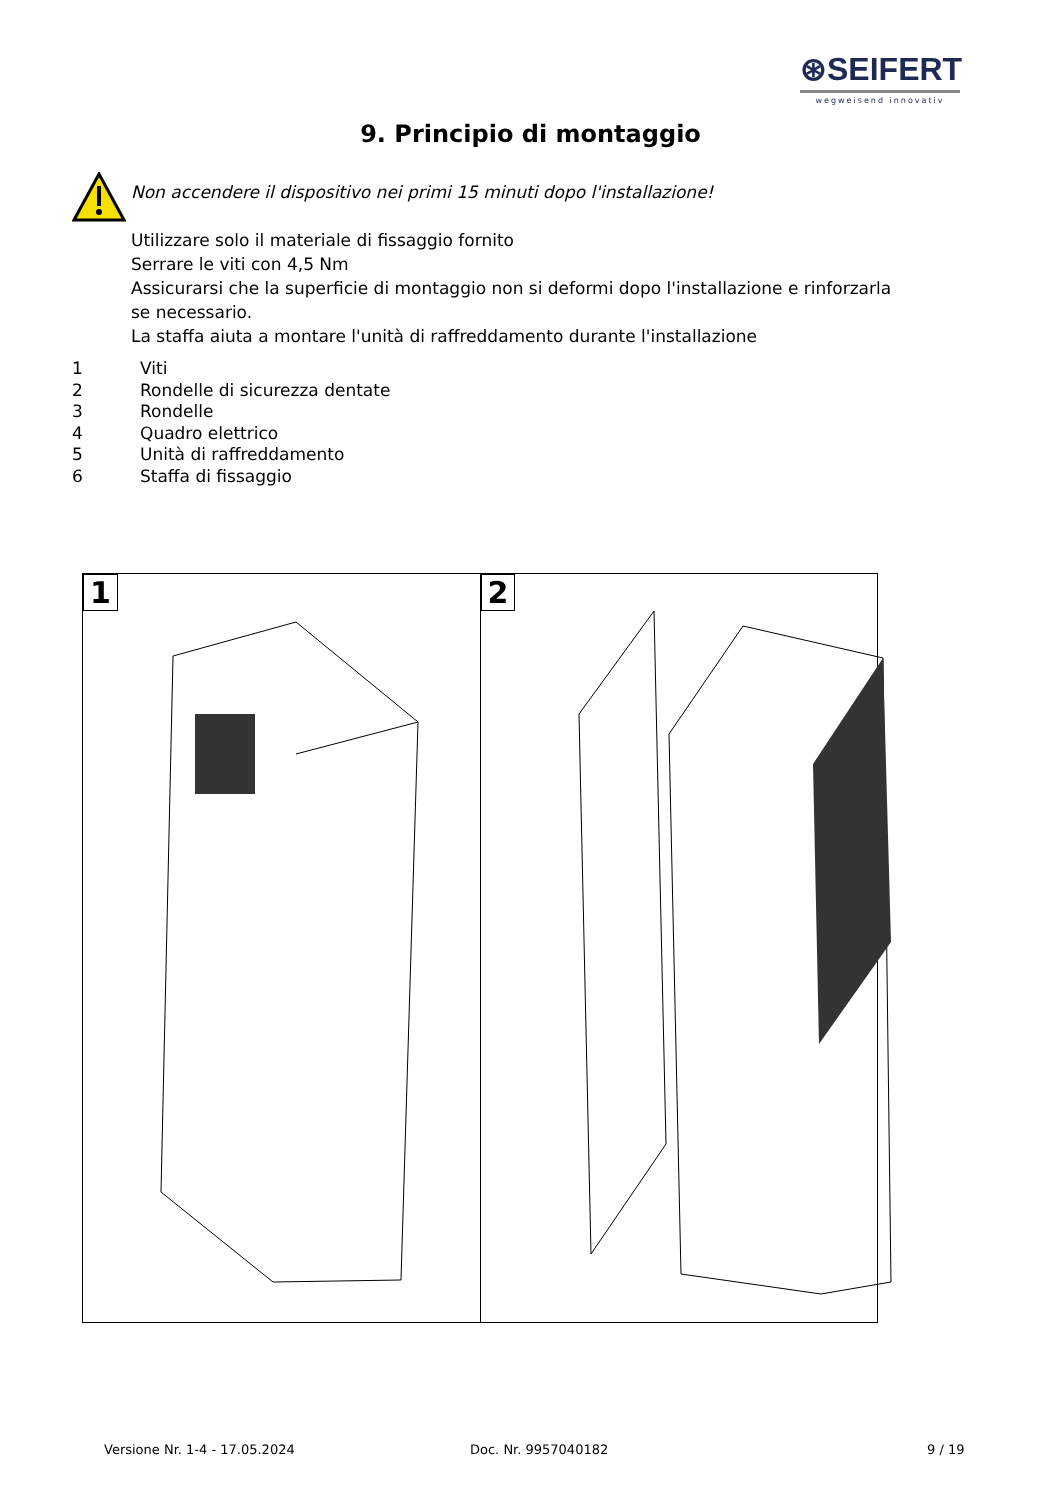⊛SEIFERT
wegweisend innovativ
9. Principio di montaggio
Non accendere il dispositivo nei primi 15 minuti dopo l'installazione!
Utilizzare solo il materiale di fissaggio fornito
Serrare le viti con 4,5 Nm
Assicurarsi che la superficie di montaggio non si deformi dopo l'installazione e rinforzarla se necessario.
La staffa aiuta a montare l'unità di raffreddamento durante l'installazione
1 Viti
2 Rondelle di sicurezza dentate
3 Rondelle
4 Quadro elettrico
5 Unità di raffreddamento
6 Staffa di fissaggio
1
2
Versione Nr. 1-4 - 17.05.2024 Doc. Nr. 9957040182 9 / 19